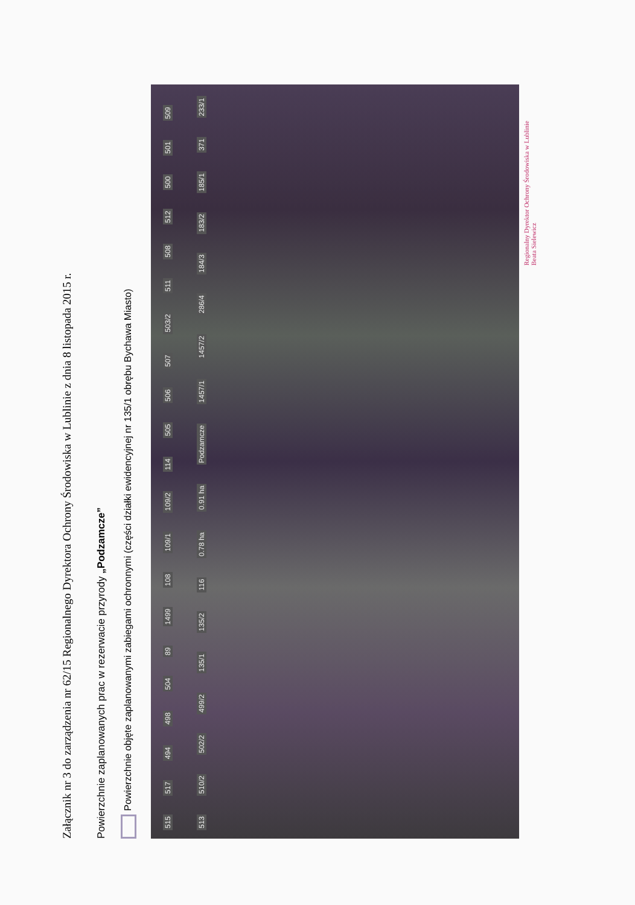Załącznik nr 3 do zarządzenia nr 62/15 Regionalnego Dyrektora Ochrony Środowiska w Lublinie z dnia 8 listopada 2015 r.
Powierzchnie zaplanowanych prac w rezerwacie przyrody „Podzamcze”
Powierzchnie objęte zaplanowanymi zabiegami ochronnymi (części działki ewidencyjnej nr 135/1 obrębu Bychawa Miasto)
515 517 494 498 504 89 1499 108 109/1 109/2 114 505 506 507 503/2 511 508 512 500 501 509 513 510/2 502/2 499/2 135/1 135/2 116 0.78 ha 0.91 ha Podzamcze 1457/1 1457/2 286/4 184/3 183/2 185/1 371 233/1
Regionalny Dyrektor Ochrony Środowiska w Lublinie
Beata Sielewicz